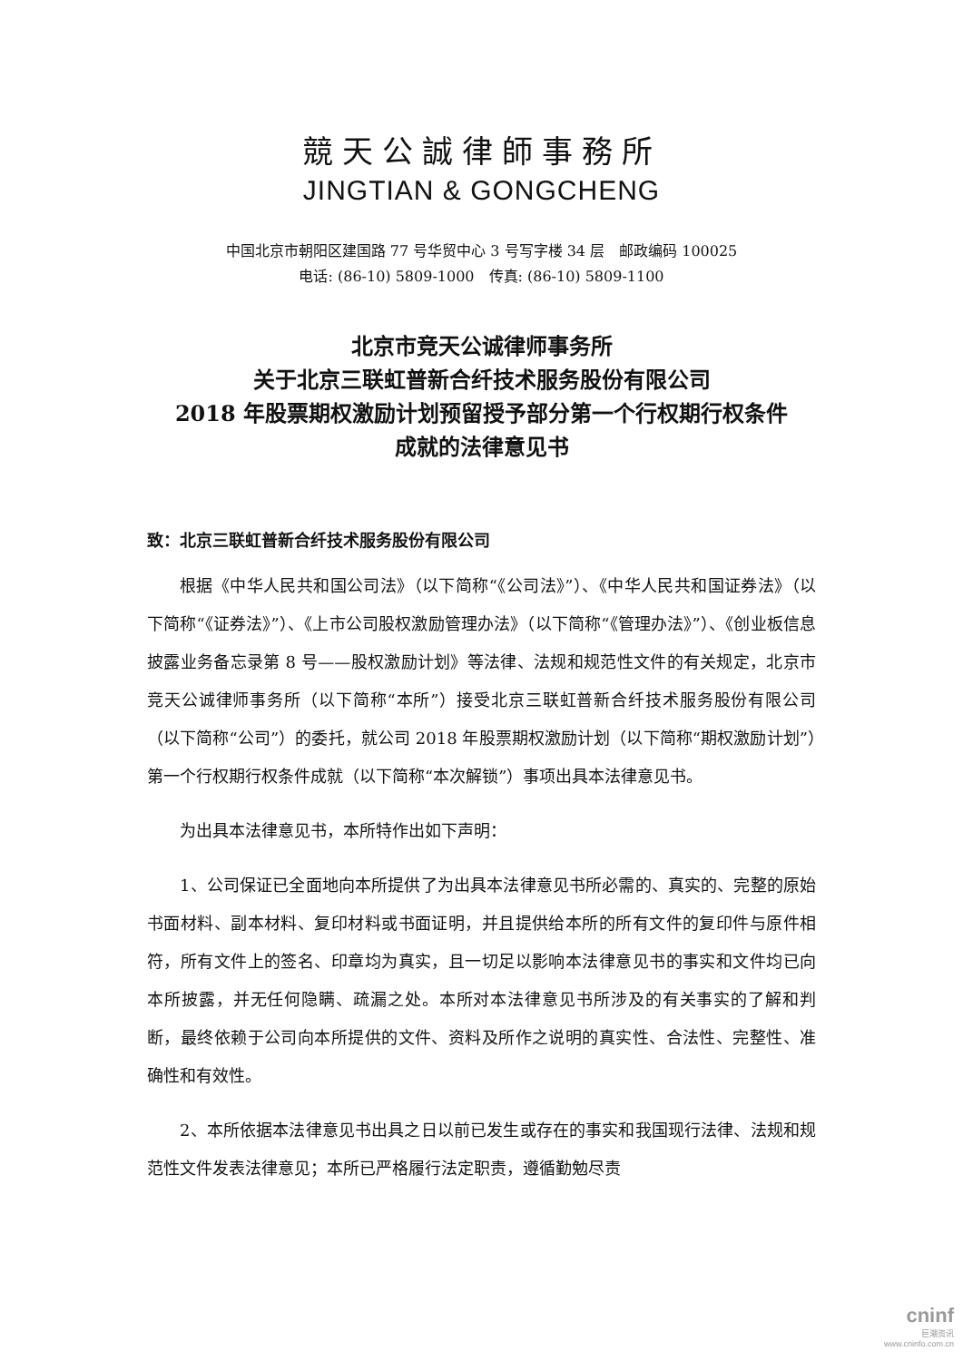競天公誠律師事務所
JINGTIAN & GONGCHENG
中国北京市朝阳区建国路 77 号华贸中心 3 号写字楼 34 层　邮政编码 100025
电话: (86-10) 5809-1000　传真: (86-10) 5809-1100
北京市竞天公诚律师事务所
关于北京三联虹普新合纤技术服务股份有限公司
2018 年股票期权激励计划预留授予部分第一个行权期行权条件
成就的法律意见书
致：北京三联虹普新合纤技术服务股份有限公司
根据《中华人民共和国公司法》（以下简称“《公司法》”）、《中华人民共和国证券法》（以下简称“《证券法》”）、《上市公司股权激励管理办法》（以下简称“《管理办法》”）、《创业板信息披露业务备忘录第 8 号——股权激励计划》等法律、法规和规范性文件的有关规定，北京市竞天公诚律师事务所（以下简称“本所”）接受北京三联虹普新合纤技术服务股份有限公司（以下简称“公司”）的委托，就公司 2018 年股票期权激励计划（以下简称“期权激励计划”）第一个行权期行权条件成就（以下简称“本次解锁”）事项出具本法律意见书。
为出具本法律意见书，本所特作出如下声明：
1、公司保证已全面地向本所提供了为出具本法律意见书所必需的、真实的、完整的原始书面材料、副本材料、复印材料或书面证明，并且提供给本所的所有文件的复印件与原件相符，所有文件上的签名、印章均为真实，且一切足以影响本法律意见书的事实和文件均已向本所披露，并无任何隐瞒、疏漏之处。本所对本法律意见书所涉及的有关事实的了解和判断，最终依赖于公司向本所提供的文件、资料及所作之说明的真实性、合法性、完整性、准确性和有效性。
2、本所依据本法律意见书出具之日以前已发生或存在的事实和我国现行法律、法规和规范性文件发表法律意见；本所已严格履行法定职责，遵循勤勉尽责
cninf
巨潮资讯
www.cninfo.com.cn